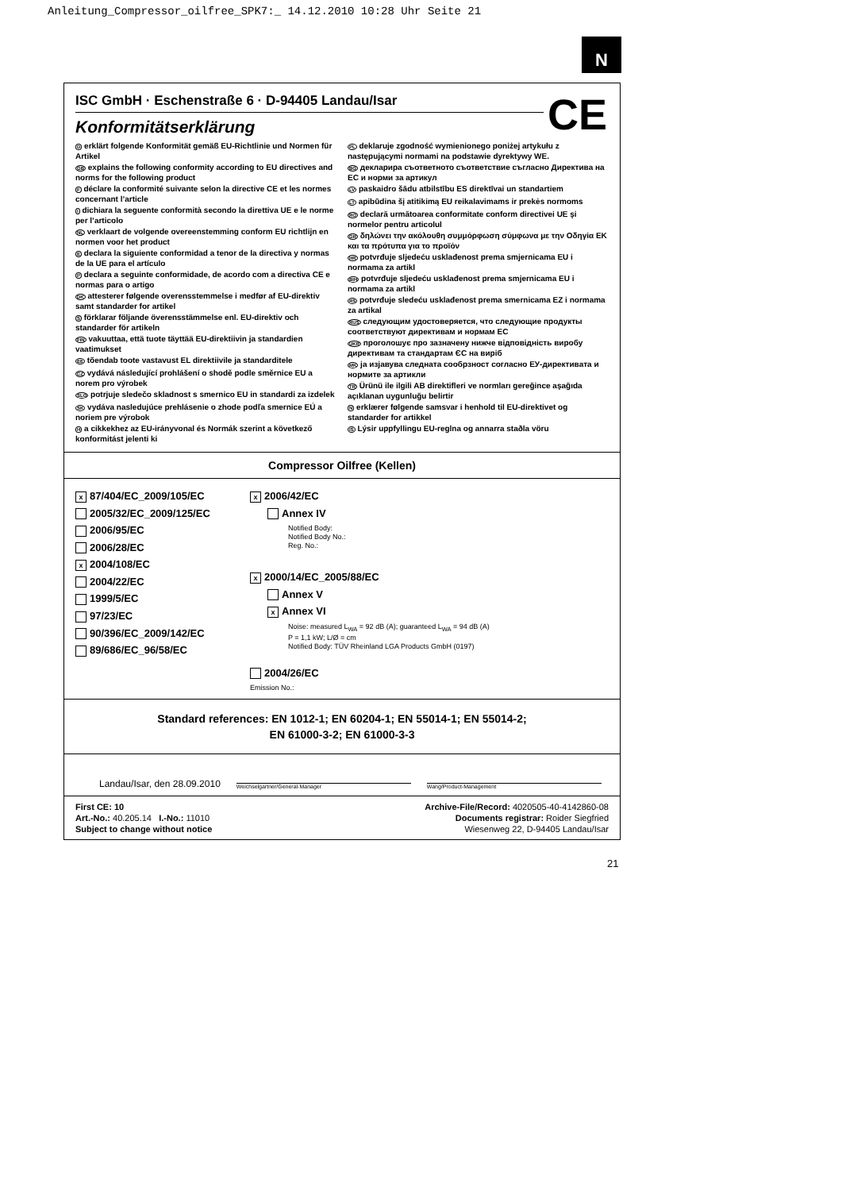Anleitung_Compressor_oilfree_SPK7:_ 14.12.2010 10:28 Uhr Seite 21
N
ISC GmbH · Eschenstraße 6 · D-94405 Landau/Isar
CE
Konformitätserklärung
D erklärt folgende Konformität gemäß EU-Richtlinie und Normen für Artikel
GB explains the following conformity according to EU directives and norms for the following product
F déclare la conformité suivante selon la directive CE et les normes concernant l’article
I dichiara la seguente conformità secondo la direttiva UE e le norme per l’articolo
NL verklaart de volgende overeenstemming conform EU richtlijn en normen voor het product
E declara la siguiente conformidad a tenor de la directiva y normas de la UE para el artículo
P declara a seguinte conformidade, de acordo com a directiva CE e normas para o artigo
DK attesterer følgende overensstemmelse i medfør af EU-direktiv samt standarder for artikel
S förklarar följande överensstämmelse enl. EU-direktiv och standarder för artikeln
FIN vakuuttaa, että tuote täyttää EU-direktiivin ja standardien vaatimukset
EE tõendab toote vastavust EL direktiivile ja standarditele
CZ vydává následující prohlášení o shodě podle směrnice EU a norem pro výrobek
SLO potrjuje sledečo skladnost s smernico EU in standardi za izdelek
SK vydáva nasledujúce prehlásenie o zhode podľa smernice EÚ a noriem pre výrobok
H a cikkekhez az EU-irányvonal és Normák szerint a következő konformitást jelenti ki
PL deklaruje zgodność wymienionego poniżej artykułu z następującymi normami na podstawie dyrektywy WE.
BG декларира съответното съответствие съгласно Директива на ЕС и норми за артикул
LV paskaidro šādu atbilstību ES direktīvai un standartiem
LT apibūdina šį atitikimą EU reikalavimams ir prekės normoms
RO declară următoarea conformitate conform directivei UE şi normelor pentru articolul
GR δηλώνει την ακόλουθη συμμόρφωση σύμφωνα με την Οδηγία ΕΚ και τα πρότυπα για το προϊόν
HR potvrđuje sljedeću usklađenost prema smjernicama EU i normama za artikl
BIH potvrđuje sljedeću usklađenost prema smjernicama EU i normama za artikl
RS potvrđuje sledeću usklađenost prema smernicama EZ i normama za artikal
RUS следующим удостоверяется, что следующие продукты соответствуют директивам и нормам ЕС
UKR проголошує про зазначену нижче відповідність виробу директивам та стандартам ЄС на виріб
MK ја изјавува следната сообрзност согласно ЕУ-директивата и нормите за артикли
TR Ürünü ile ilgili AB direktifleri ve normları gereğince aşağıda açıklanan uygunluğu belirtir
N erklærer følgende samsvar i henhold til EU-direktivet og standarder for artikkel
IS Lýsir uppfyllingu EU-reglna og annarra staðla vöru
Compressor Oilfree (Kellen)
x 87/404/EC_2009/105/EC
2005/32/EC_2009/125/EC
2006/95/EC
2006/28/EC
x 2004/108/EC
2004/22/EC
1999/5/EC
97/23/EC
90/396/EC_2009/142/EC
89/686/EC_96/58/EC
x 2006/42/EC
Annex IV
Notified Body:
Notified Body No.:
Reg. No.:
x 2000/14/EC_2005/88/EC
Annex V
x Annex VI
Noise: measured L<sub>WA</sub> = 92 dB (A); guaranteed L<sub>WA</sub> = 94 dB (A)
P = 1,1 kW; L/Ø = cm
Notified Body: TÜV Rheinland LGA Products GmbH (0197)
2004/26/EC
Emission No.:
Standard references: EN 1012-1; EN 60204-1; EN 55014-1; EN 55014-2;
EN 61000-3-2; EN 61000-3-3
Landau/Isar, den 28.09.2010
Weichselgartner/General-Manager
Wang/Product-Management
First CE: 10
Art.-No.: 40.205.14 I.-No.: 11010
Subject to change without notice
Archive-File/Record: 4020505-40-4142860-08
Documents registrar: Roider Siegfried
Wiesenweg 22, D-94405 Landau/Isar
21